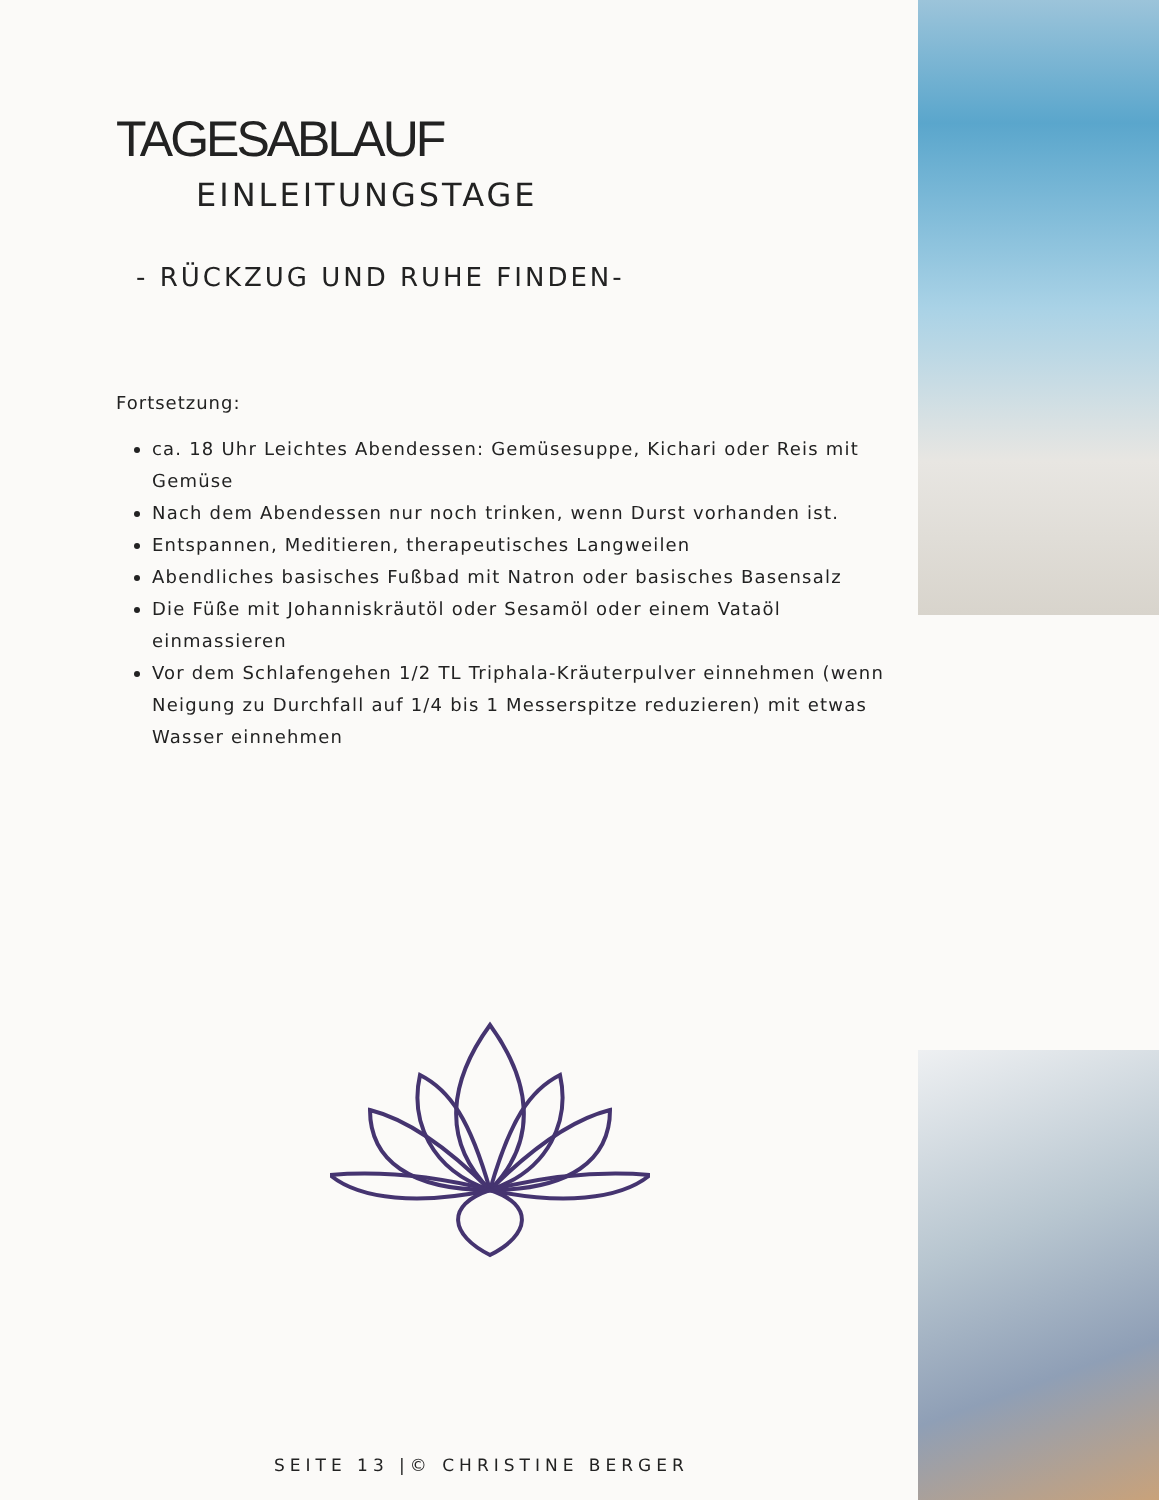TAGESABLAUF
EINLEITUNGSTAGE
- RÜCKZUG UND RUHE FINDEN-
Fortsetzung:
ca. 18 Uhr Leichtes Abendessen: Gemüsesuppe, Kichari oder Reis mit Gemüse
Nach dem Abendessen nur noch trinken, wenn Durst vorhanden ist.
Entspannen, Meditieren, therapeutisches Langweilen
Abendliches basisches Fußbad mit Natron oder basisches Basensalz
Die Füße mit Johanniskräutöl oder Sesamöl oder einem Vataöl einmassieren
Vor dem Schlafengehen 1/2 TL Triphala-Kräuterpulver einnehmen (wenn Neigung zu Durchfall auf 1/4 bis 1 Messerspitze reduzieren) mit etwas Wasser einnehmen
SEITE 13 |© CHRISTINE BERGER